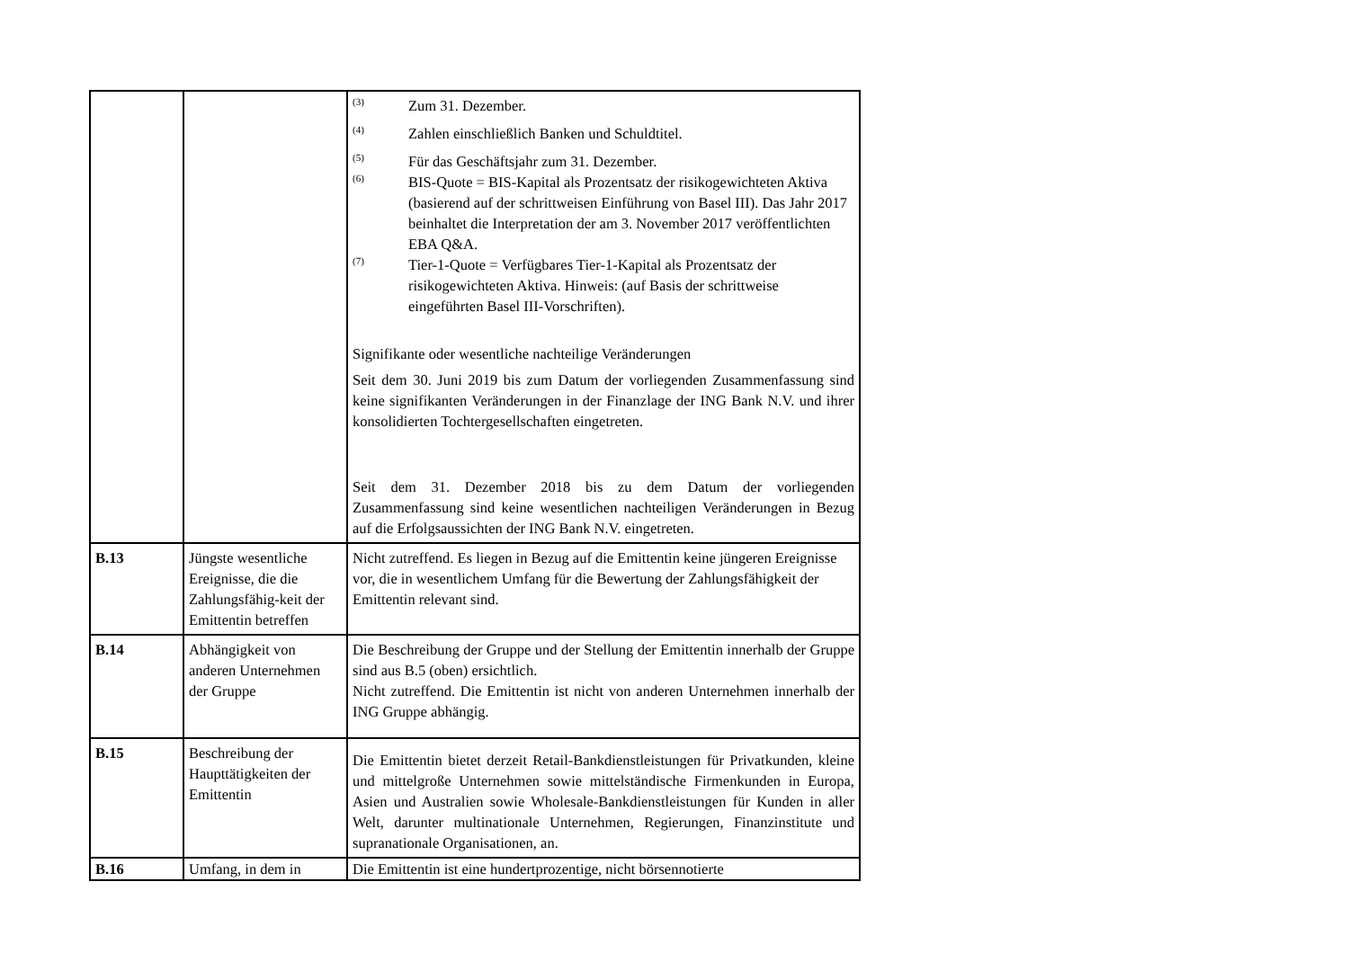| | | <sup>(3)</sup> Zum 31. Dezember. <sup>(4)</sup> Zahlen einschließlich Banken und Schuldtitel. <sup>(5)</sup> Für das Geschäftsjahr zum 31. Dezember. <sup>(6)</sup> BIS-Quote = BIS-Kapital als Prozentsatz der risikogewichteten Aktiva (basierend auf der schrittweisen Einführung von Basel III). Das Jahr 2017 beinhaltet die Interpretation der am 3. November 2017 veröffentlichten EBA Q&A. <sup>(7)</sup> Tier-1-Quote = Verfügbares Tier-1-Kapital als Prozentsatz der risikogewichteten Aktiva. Hinweis: (auf Basis der schrittweise eingeführten Basel III-Vorschriften). Signifikante oder wesentliche nachteilige Veränderungen Seit dem 30. Juni 2019 bis zum Datum der vorliegenden Zusammenfassung sind keine signifikanten Veränderungen in der Finanzlage der ING Bank N.V. und ihrer konsolidierten Tochtergesellschaften eingetreten. Seit dem 31. Dezember 2018 bis zu dem Datum der vorliegenden Zusammenfassung sind keine wesentlichen nachteiligen Veränderungen in Bezug auf die Erfolgsaussichten der ING Bank N.V. eingetreten. |
| B.13 | Jüngste wesentliche Ereignisse, die die Zahlungsfähig-keit der Emittentin betreffen | Nicht zutreffend. Es liegen in Bezug auf die Emittentin keine jüngeren Ereignisse vor, die in wesentlichem Umfang für die Bewertung der Zahlungsfähigkeit der Emittentin relevant sind. |
| B.14 | Abhängigkeit von anderen Unternehmen der Gruppe | Die Beschreibung der Gruppe und der Stellung der Emittentin innerhalb der Gruppe sind aus B.5 (oben) ersichtlich. Nicht zutreffend. Die Emittentin ist nicht von anderen Unternehmen innerhalb der ING Gruppe abhängig. |
| B.15 | Beschreibung der Haupttätigkeiten der Emittentin | Die Emittentin bietet derzeit Retail-Bankdienstleistungen für Privatkunden, kleine und mittelgroße Unternehmen sowie mittelständische Firmenkunden in Europa, Asien und Australien sowie Wholesale-Bankdienstleistungen für Kunden in aller Welt, darunter multinationale Unternehmen, Regierungen, Finanzinstitute und supranationale Organisationen, an. |
| B.16 | Umfang, in dem in | Die Emittentin ist eine hundertprozentige, nicht börsennotierte |